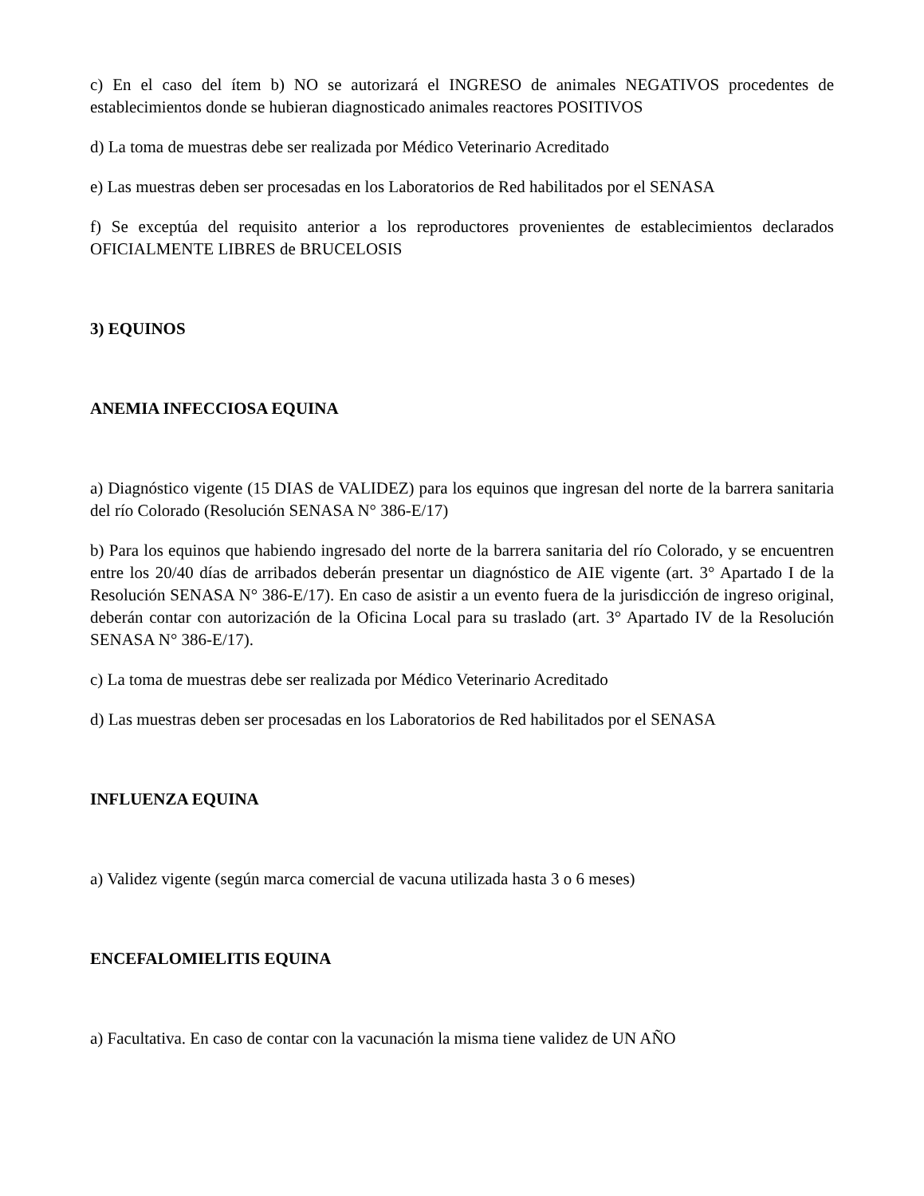c) En el caso del ítem b) NO se autorizará el INGRESO de animales NEGATIVOS procedentes de establecimientos donde se hubieran diagnosticado animales reactores POSITIVOS
d) La toma de muestras debe ser realizada por Médico Veterinario Acreditado
e) Las muestras deben ser procesadas en los Laboratorios de Red habilitados por el SENASA
f) Se exceptúa del requisito anterior a los reproductores provenientes de establecimientos declarados OFICIALMENTE LIBRES de BRUCELOSIS
3) EQUINOS
ANEMIA INFECCIOSA EQUINA
a) Diagnóstico vigente (15 DIAS de VALIDEZ) para los equinos que ingresan del norte de la barrera sanitaria del río Colorado (Resolución SENASA N° 386-E/17)
b) Para los equinos que habiendo ingresado del norte de la barrera sanitaria del río Colorado, y se encuentren entre los 20/40 días de arribados deberán presentar un diagnóstico de AIE vigente (art. 3° Apartado I de la Resolución SENASA N° 386-E/17). En caso de asistir a un evento fuera de la jurisdicción de ingreso original, deberán contar con autorización de la Oficina Local para su traslado (art. 3° Apartado IV de la Resolución SENASA N° 386-E/17).
c) La toma de muestras debe ser realizada por Médico Veterinario Acreditado
d) Las muestras deben ser procesadas en los Laboratorios de Red habilitados por el SENASA
INFLUENZA EQUINA
a) Validez vigente (según marca comercial de vacuna utilizada hasta 3 o 6 meses)
ENCEFALOMIELITIS EQUINA
a) Facultativa. En caso de contar con la vacunación la misma tiene validez de UN AÑO